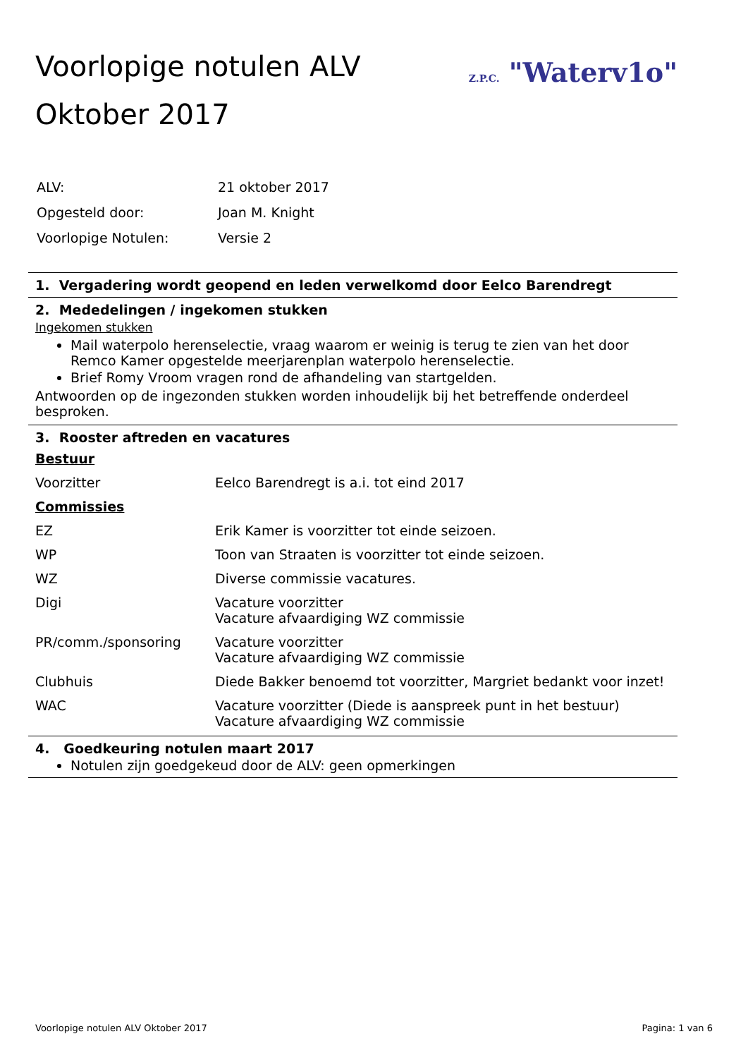Voorlopige notulen ALV
Oktober 2017
Z.P.C. "Waterv1o"
| ALV: | 21 oktober 2017 |
| Opgesteld door: | Joan M. Knight |
| Voorlopige Notulen: | Versie 2 |
1. Vergadering wordt geopend en leden verwelkomd door Eelco Barendregt
2. Mededelingen / ingekomen stukken
Ingekomen stukken
Mail waterpolo herenselectie, vraag waarom er weinig is terug te zien van het door Remco Kamer opgestelde meerjarenplan waterpolo herenselectie.
Brief Romy Vroom vragen rond de afhandeling van startgelden.
Antwoorden op de ingezonden stukken worden inhoudelijk bij het betreffende onderdeel besproken.
3. Rooster aftreden en vacatures
| Bestuur | |
| Voorzitter | Eelco Barendregt is a.i. tot eind 2017 |
| Commissies | |
| EZ | Erik Kamer is voorzitter tot einde seizoen. |
| WP | Toon van Straaten is voorzitter tot einde seizoen. |
| WZ | Diverse commissie vacatures. |
| Digi | Vacature voorzitter Vacature afvaardiging WZ commissie |
| PR/comm./sponsoring | Vacature voorzitter Vacature afvaardiging WZ commissie |
| Clubhuis | Diede Bakker benoemd tot voorzitter, Margriet bedankt voor inzet! |
| WAC | Vacature voorzitter (Diede is aanspreek punt in het bestuur) Vacature afvaardiging WZ commissie |
4. Goedkeuring notulen maart 2017
Notulen zijn goedgekeud door de ALV: geen opmerkingen
Voorlopige notulen ALV Oktober 2017 Pagina: 1 van 6